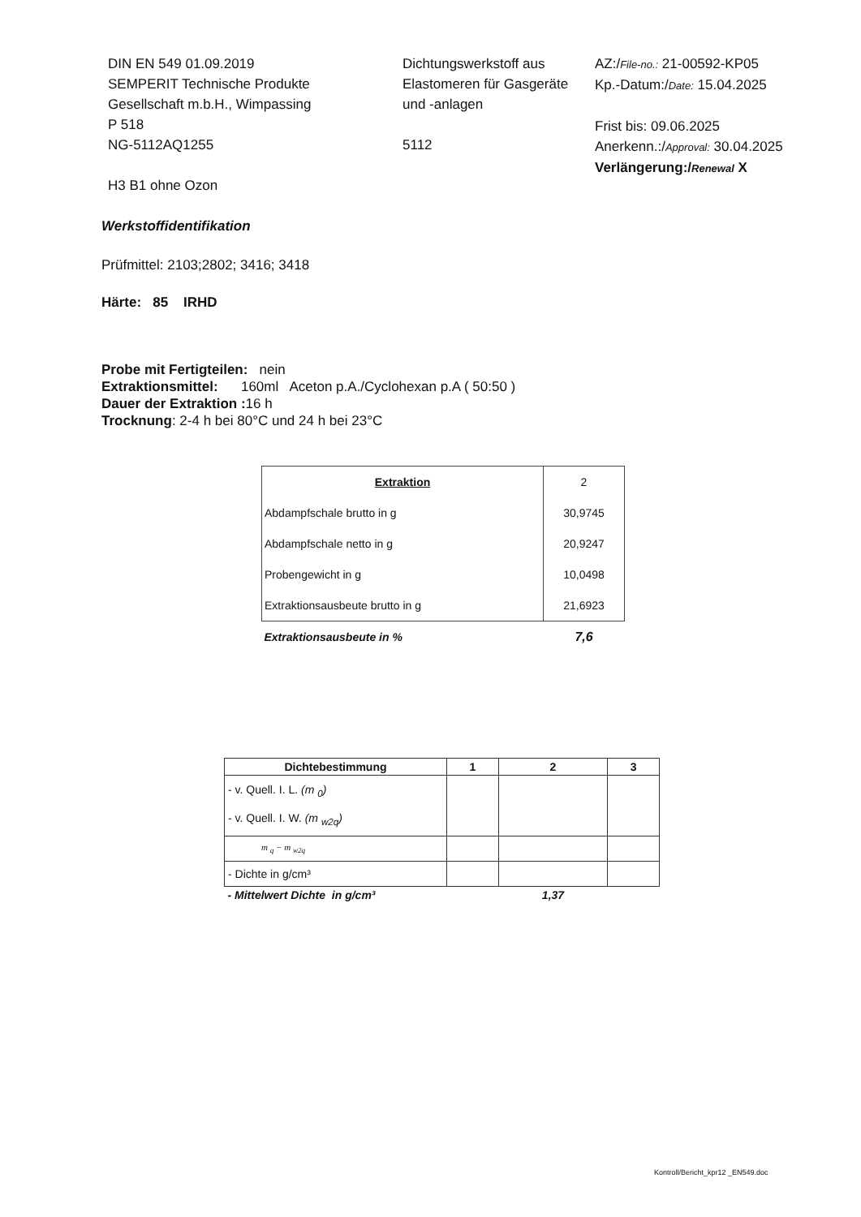DIN EN 549 01.09.2019
SEMPERIT Technische Produkte
Gesellschaft m.b.H., Wimpassing
P 518
NG-5112AQ1255
H3 B1 ohne Ozon
Dichtungswerkstoff aus
Elastomeren für Gasgeräte
und -anlagen
5112
AZ:/File-no.: 21-00592-KP05
Kp.-Datum:/Date: 15.04.2025
Frist bis: 09.06.2025
Anerkenn.:/Approval: 30.04.2025
Verlängerung:/Renewal X
Werkstoffidentifikation
Prüfmittel: 2103;2802; 3416; 3418
Härte: 85 IRHD
Probe mit Fertigteilen: nein
Extraktionsmittel: 160ml Aceton p.A./Cyclohexan p.A ( 50:50 )
Dauer der Extraktion : 16 h
Trocknung: 2-4 h bei 80°C und 24 h bei 23°C
| Extraktion | 2 |
| Abdampfschale brutto in g | 30,9745 |
| Abdampfschale netto in g | 20,9247 |
| Probengewicht in g | 10,0498 |
| Extraktionsausbeute brutto in g | 21,6923 |
| Extraktionsausbeute in % | 7,6 |
| Dichtebestimmung | 1 | 2 | 3 |
| --- | --- | --- | --- |
| - v. Quell. I. L. (m <sub>0</sub>) - v. Quell. I. W. (m <sub>w2q</sub>) | | | |
| m <sub>q</sub> − m <sub>w2q</sub> | | | |
| - Dichte in g/cm³ | | | |
| - Mittelwert Dichte in g/cm³ | | 1,37 | |
Kontroll/Bericht_kpr12 _EN549.doc